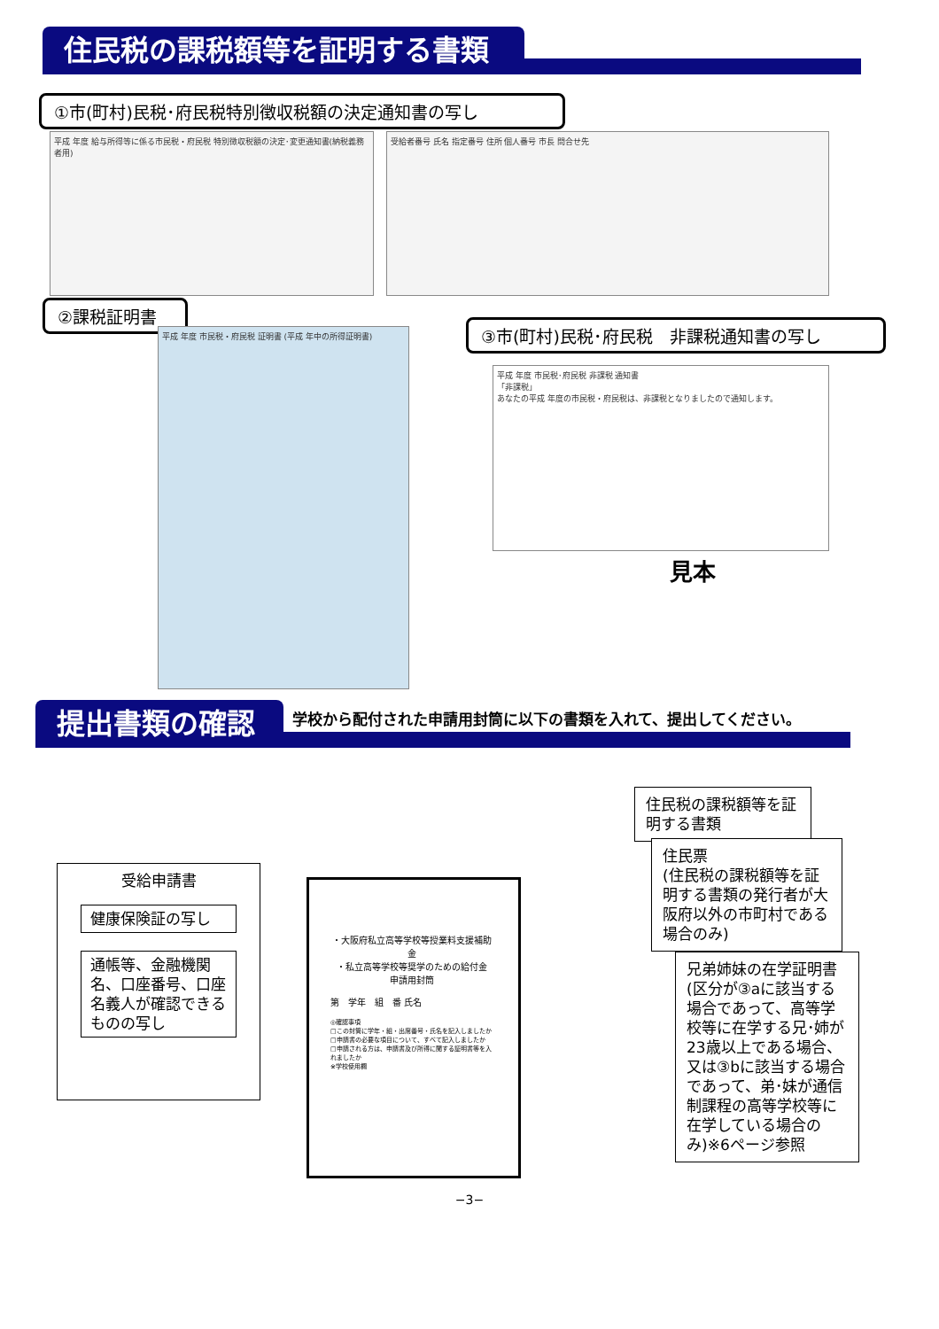住民税の課税額等を証明する書類
①市(町村)民税･府民税特別徴収税額の決定通知書の写し
平成 年度 給与所得等に係る市民税・府民税 特別徴収税額の決定･変更通知書(納税義務者用)
受給者番号 氏名 指定番号 住所 個人番号 市長 問合せ先
②課税証明書
平成 年度 市民税・府民税 証明書 (平成 年中の所得証明書) ③市(町村)民税･府民税　非課税通知書の写し
平成 年度 市民税･府民税 非課税 通知書
「非課税」
あなたの平成 年度の市民税・府民税は、非課税となりましたので通知します。
見本
提出書類の確認
学校から配付された申請用封筒に以下の書類を入れて、提出してください。
受給申請書
健康保険証の写し
通帳等、金融機関名、口座番号、口座名義人が確認できるものの写し
・大阪府私立高等学校等授業料支援補助金
・私立高等学校等奨学のための給付金
申請用封筒
第　学年　組　番 氏名
◎確認事項
□この封筒に学年・組・出席番号・氏名を記入しましたか
□申請書の必要な項目について、すべて記入しましたか
□申請される方は、申請書及び所得に関する証明書等を入れましたか
※学校使用欄
住民税の課税額等を証明する書類
住民票
(住民税の課税額等を証明する書類の発行者が大阪府以外の市町村である場合のみ)
兄弟姉妹の在学証明書(区分が③aに該当する場合であって、高等学校等に在学する兄･姉が23歳以上である場合、又は③bに該当する場合であって、弟･妹が通信制課程の高等学校等に在学している場合のみ)※6ページ参照
−3−